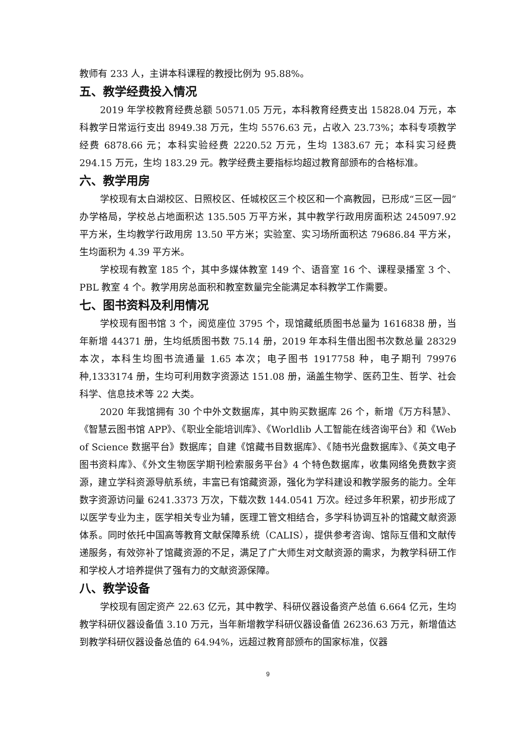教师有 233 人，主讲本科课程的教授比例为 95.88%。
五、教学经费投入情况
2019 年学校教育经费总额 50571.05 万元，本科教育经费支出 15828.04 万元，本科教学日常运行支出 8949.38 万元，生均 5576.63 元，占收入 23.73%；本科专项教学经费 6878.66 元；本科实验经费 2220.52 万元，生均 1383.67 元；本科实习经费 294.15 万元，生均 183.29 元。教学经费主要指标均超过教育部颁布的合格标准。
六、教学用房
学校现有太白湖校区、日照校区、任城校区三个校区和一个高教园，已形成“三区一园”办学格局，学校总占地面积达 135.505 万平方米，其中教学行政用房面积达 245097.92 平方米，生均教学行政用房 13.50 平方米；实验室、实习场所面积达 79686.84 平方米，生均面积为 4.39 平方米。
学校现有教室 185 个，其中多媒体教室 149 个、语音室 16 个、课程录播室 3 个、PBL 教室 4 个。教学用房总面积和教室数量完全能满足本科教学工作需要。
七、图书资料及利用情况
学校现有图书馆 3 个，阅览座位 3795 个，现馆藏纸质图书总量为 1616838 册，当年新增 44371 册，生均纸质图书数 75.14 册，2019 年本科生借出图书次数总量 28329 本次，本科生均图书流通量 1.65 本次；电子图书 1917758 种，电子期刊 79976 种,1333174 册，生均可利用数字资源达 151.08 册，涵盖生物学、医药卫生、哲学、社会科学、信息技术等 22 大类。
2020 年我馆拥有 30 个中外文数据库，其中购买数据库 26 个，新增《万方科慧》、《智慧云图书馆 APP》、《职业全能培训库》、《Worldlib 人工智能在线咨询平台》和《Web of Science 数据平台》数据库；自建《馆藏书目数据库》、《随书光盘数据库》、《英文电子图书资料库》、《外文生物医学期刊检索服务平台》4 个特色数据库，收集网络免费数字资源，建立学科资源导航系统，丰富已有馆藏资源，强化为学科建设和教学服务的能力。全年数字资源访问量 6241.3373 万次，下载次数 144.0541 万次。经过多年积累，初步形成了以医学专业为主，医学相关专业为辅，医理工管文相结合，多学科协调互补的馆藏文献资源体系。同时依托中国高等教育文献保障系统（CALIS），提供参考咨询、馆际互借和文献传递服务，有效弥补了馆藏资源的不足，满足了广大师生对文献资源的需求，为教学科研工作和学校人才培养提供了强有力的文献资源保障。
八、教学设备
学校现有固定资产 22.63 亿元，其中教学、科研仪器设备资产总值 6.664 亿元，生均教学科研仪器设备值 3.10 万元，当年新增教学科研仪器设备值 26236.63 万元，新增值达到教学科研仪器设备总值的 64.94%，远超过教育部颁布的国家标准，仪器
9